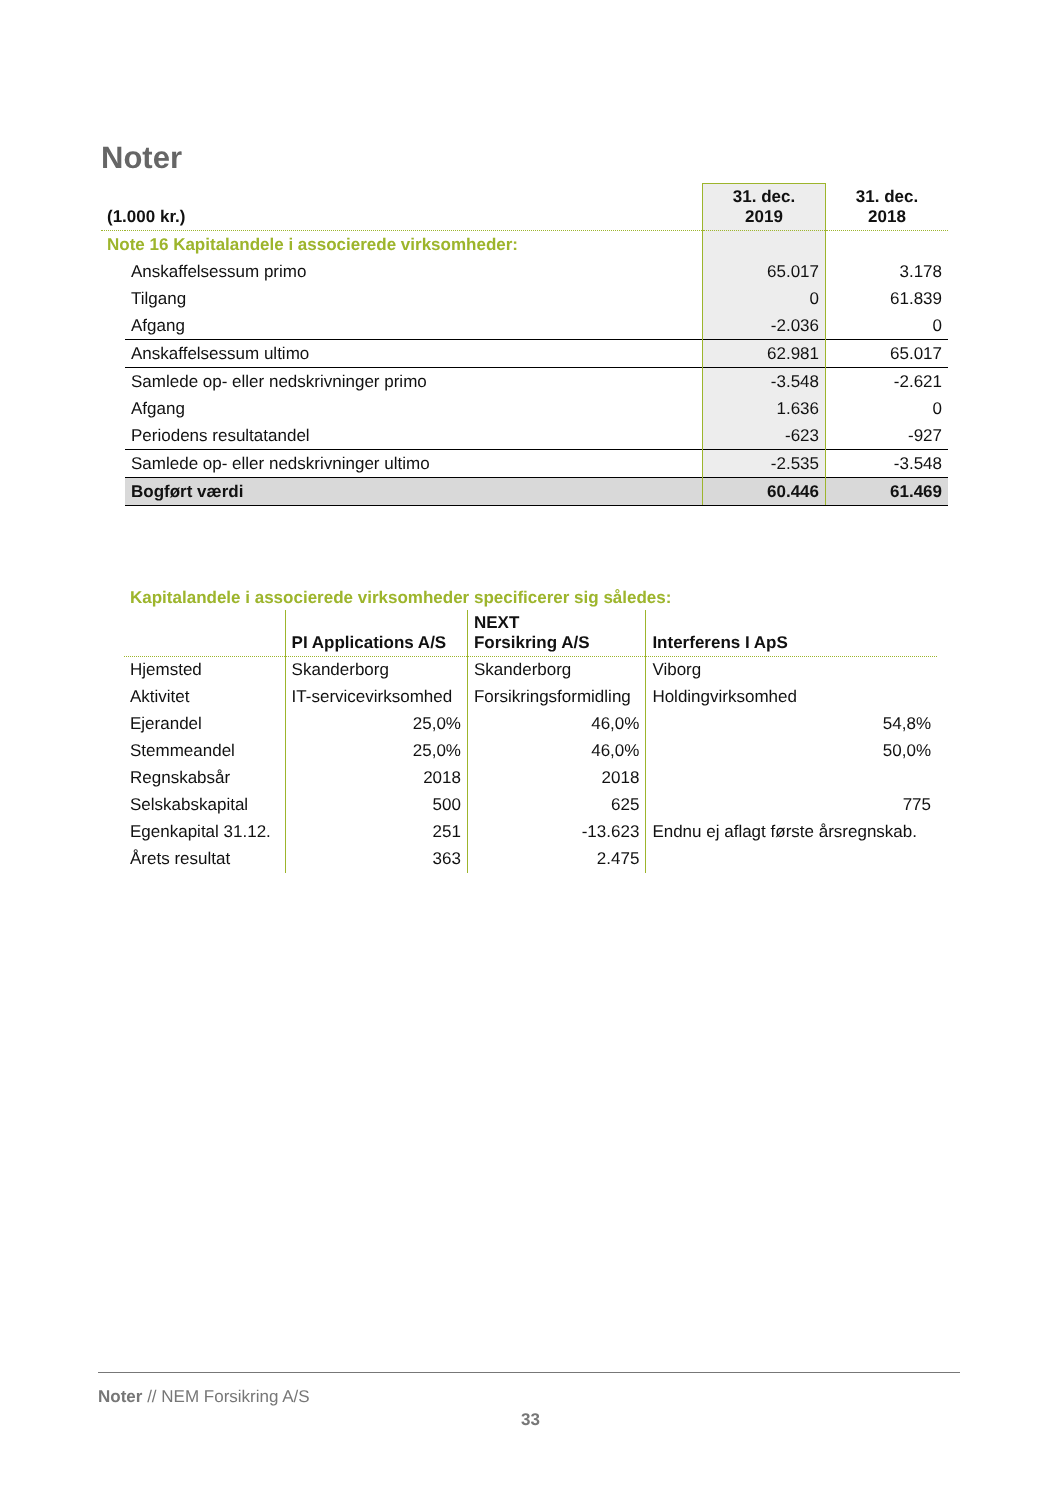Noter
| (1.000 kr.) | | 31. dec. 2019 | 31. dec. 2018 |
| Note 16 Kapitalandele i associerede virksomheder: | | | |
| | Anskaffelsessum primo | 65.017 | 3.178 |
| | Tilgang | 0 | 61.839 |
| | Afgang | -2.036 | 0 |
| | Anskaffelsessum ultimo | 62.981 | 65.017 |
| | Samlede op- eller nedskrivninger primo | -3.548 | -2.621 |
| | Afgang | 1.636 | 0 |
| | Periodens resultatandel | -623 | -927 |
| | Samlede op- eller nedskrivninger ultimo | -2.535 | -3.548 |
| | Bogført værdi | 60.446 | 61.469 |
Kapitalandele i associerede virksomheder specificerer sig således:
| | PI Applications A/S | NEXT Forsikring A/S | Interferens I ApS |
| --- | --- | --- | --- |
| Hjemsted | Skanderborg | Skanderborg | Viborg |
| Aktivitet | IT-servicevirksomhed | Forsikringsformidling | Holdingvirksomhed |
| Ejerandel | 25,0% | 46,0% | 54,8% |
| Stemmeandel | 25,0% | 46,0% | 50,0% |
| Regnskabsår | 2018 | 2018 | |
| Selskabskapital | 500 | 625 | 775 |
| Egenkapital 31.12. | 251 | -13.623 | Endnu ej aflagt første årsregnskab. |
| Årets resultat | 363 | 2.475 | |
Noter // NEM Forsikring A/S
33